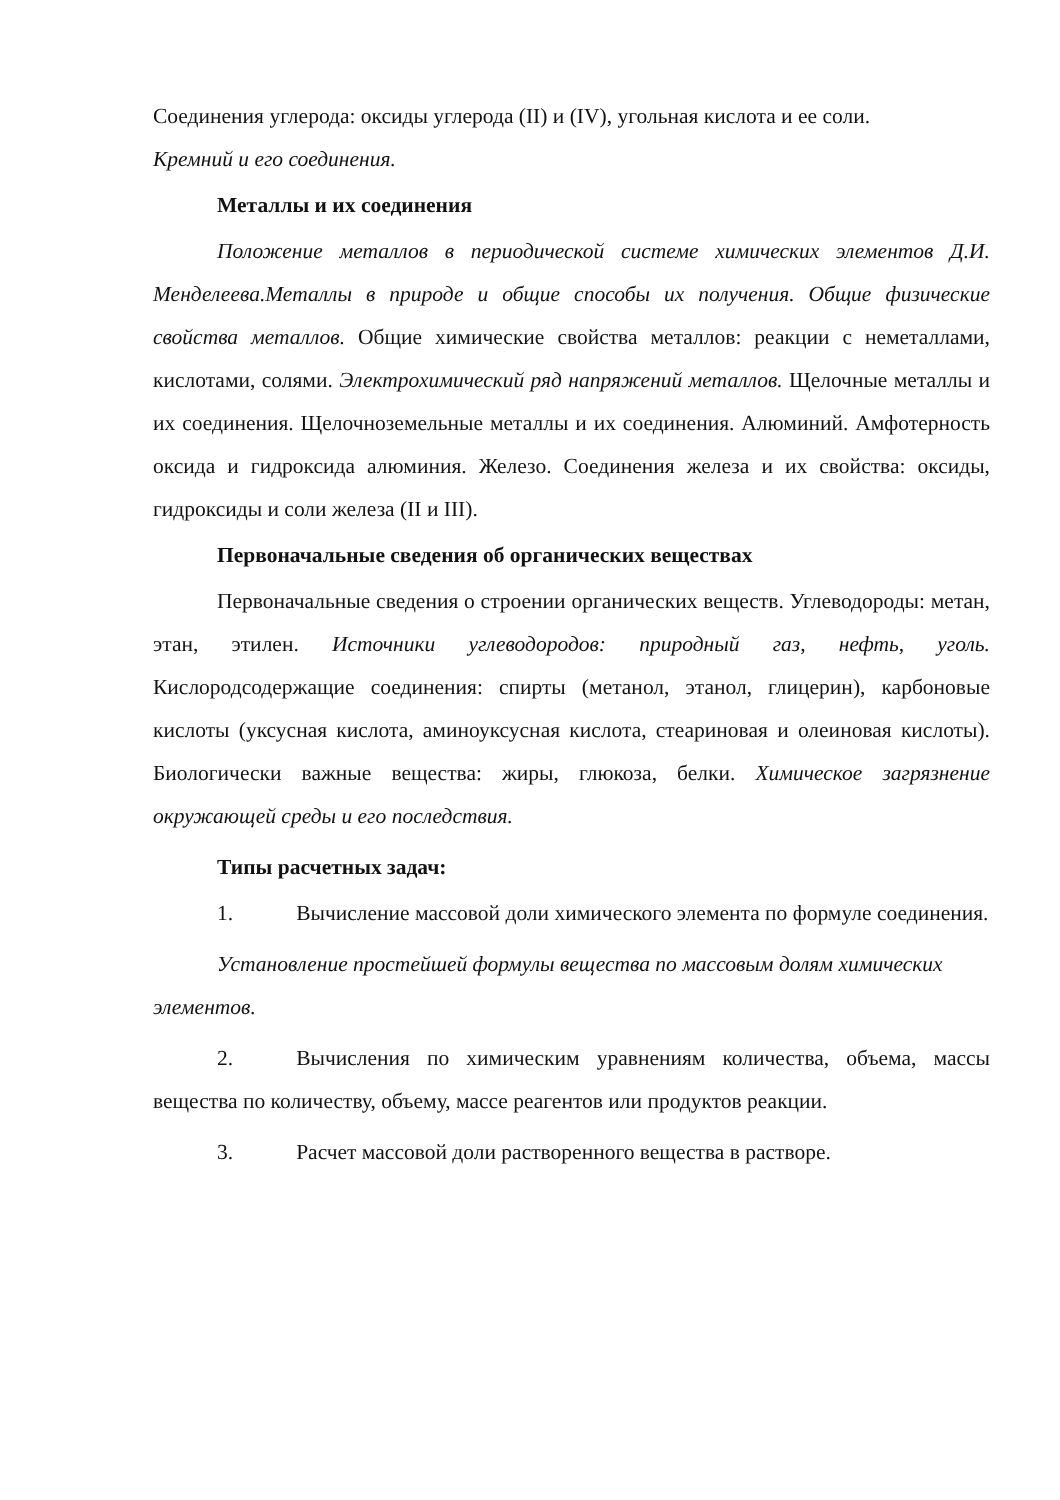Соединения углерода: оксиды углерода (II) и (IV), угольная кислота и ее соли.
Кремний и его соединения.
Металлы и их соединения
Положение металлов в периодической системе химических элементов Д.И. Менделеева.Металлы в природе и общие способы их получения. Общие физические свойства металлов. Общие химические свойства металлов: реакции с неметаллами, кислотами, солями. Электрохимический ряд напряжений металлов. Щелочные металлы и их соединения. Щелочноземельные металлы и их соединения. Алюминий. Амфотерность оксида и гидроксида алюминия. Железо. Соединения железа и их свойства: оксиды, гидроксиды и соли железа (II и III).
Первоначальные сведения об органических веществах
Первоначальные сведения о строении органических веществ. Углеводороды: метан, этан, этилен. Источники углеводородов: природный газ, нефть, уголь. Кислородсодержащие соединения: спирты (метанол, этанол, глицерин), карбоновые кислоты (уксусная кислота, аминоуксусная кислота, стеариновая и олеиновая кислоты). Биологически важные вещества: жиры, глюкоза, белки. Химическое загрязнение окружающей среды и его последствия.
Типы расчетных задач:
1. Вычисление массовой доли химического элемента по формуле соединения.
Установление простейшей формулы вещества по массовым долям химических элементов.
2. Вычисления по химическим уравнениям количества, объема, массы вещества по количеству, объему, массе реагентов или продуктов реакции.
3. Расчет массовой доли растворенного вещества в растворе.